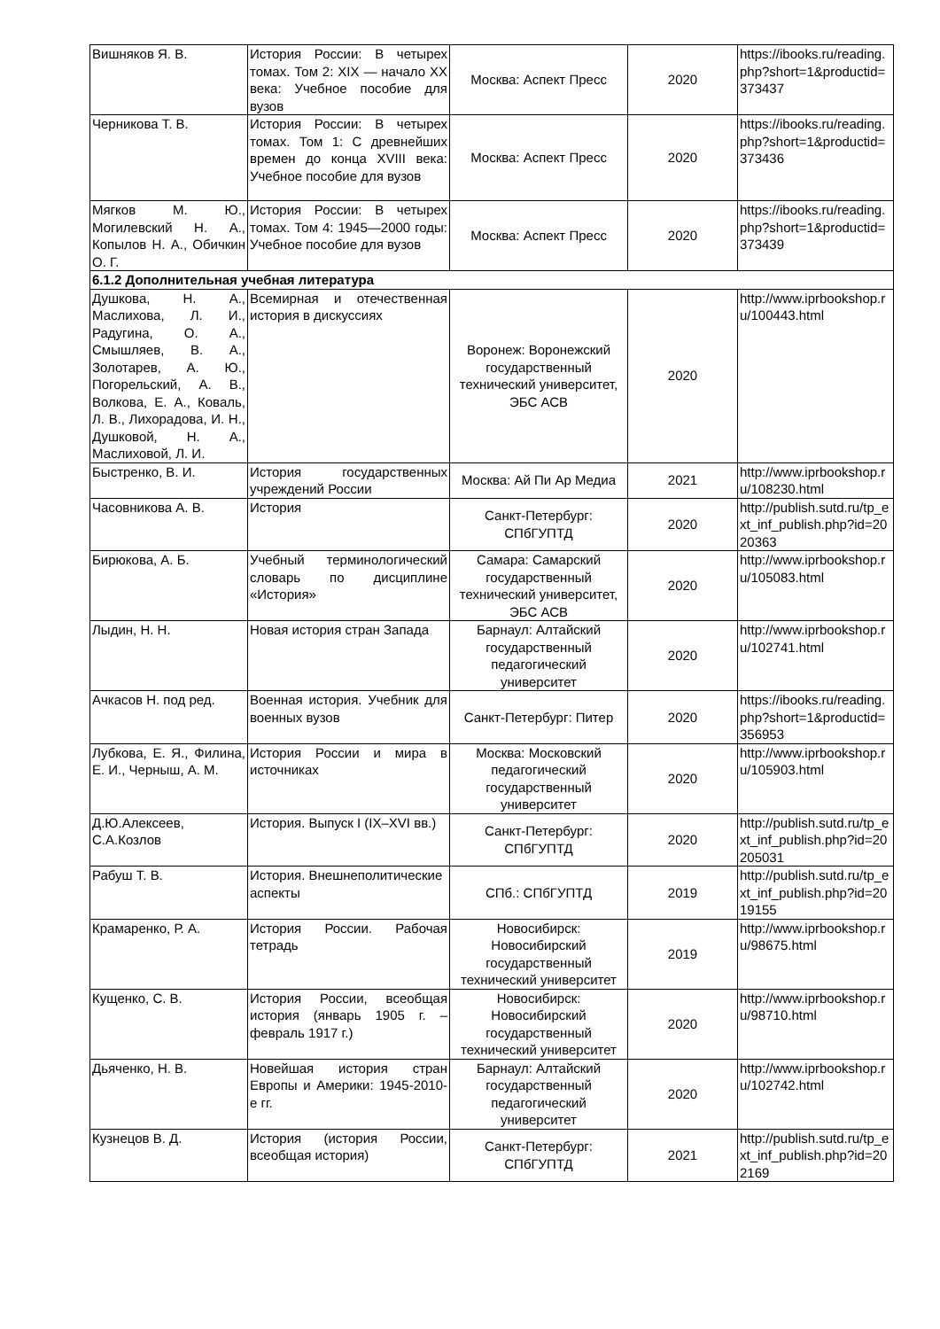| Вишняков Я. В. | История России: В четырех томах. Том 2: XIX — начало XX века: Учебное пособие для вузов | Москва: Аспект Пресс | 2020 | https://ibooks.ru/reading.php?short=1&productid=373437 |
| Черникова Т. В. | История России: В четырех томах. Том 1: С древнейших времен до конца XVIII века: Учебное пособие для вузов | Москва: Аспект Пресс | 2020 | https://ibooks.ru/reading.php?short=1&productid=373436 |
| Мягков М. Ю., Могилевский Н. А., Копылов Н. А., Обичкин О. Г. | История России: В четырех томах. Том 4: 1945—2000 годы: Учебное пособие для вузов | Москва: Аспект Пресс | 2020 | https://ibooks.ru/reading.php?short=1&productid=373439 |
| 6.1.2 Дополнительная учебная литература | | | | |
| Душкова, Н. А., Маслихова, Л. И., Радугина, О. А., Смышляев, В. А., Золотарев, А. Ю., Погорельский, А. В., Волкова, Е. А., Коваль, Л. В., Лихорадова, И. Н., Душковой, Н. А., Маслиховой, Л. И. | Всемирная и отечественная история в дискуссиях | Воронеж: Воронежский государственный технический университет, ЭБС АСВ | 2020 | http://www.iprbookshop.ru/100443.html |
| Быстренко, В. И. | История государственных учреждений России | Москва: Ай Пи Ар Медиа | 2021 | http://www.iprbookshop.ru/108230.html |
| Часовникова А. В. | История | Санкт-Петербург: СПбГУПТД | 2020 | http://publish.sutd.ru/tp_ext_inf_publish.php?id=2020363 |
| Бирюкова, А. Б. | Учебный терминологический словарь по дисциплине «История» | Самара: Самарский государственный технический университет, ЭБС АСВ | 2020 | http://www.iprbookshop.ru/105083.html |
| Лыдин, Н. Н. | Новая история стран Запада | Барнаул: Алтайский государственный педагогический университет | 2020 | http://www.iprbookshop.ru/102741.html |
| Ачкасов Н. под ред. | Военная история. Учебник для военных вузов | Санкт-Петербург: Питер | 2020 | https://ibooks.ru/reading.php?short=1&productid=356953 |
| Лубкова, Е. Я., Филина, Е. И., Черныш, А. М. | История России и мира в источниках | Москва: Московский педагогический государственный университет | 2020 | http://www.iprbookshop.ru/105903.html |
| Д.Ю.Алексеев, С.А.Козлов | История. Выпуск I (IX–XVI вв.) | Санкт-Петербург: СПбГУПТД | 2020 | http://publish.sutd.ru/tp_ext_inf_publish.php?id=20205031 |
| Рабуш Т. В. | История. Внешнеполитические аспекты | СПб.: СПбГУПТД | 2019 | http://publish.sutd.ru/tp_ext_inf_publish.php?id=2019155 |
| Крамаренко, Р. А. | История России. Рабочая тетрадь | Новосибирск: Новосибирский государственный технический университет | 2019 | http://www.iprbookshop.ru/98675.html |
| Кущенко, С. В. | История России, всеобщая история (январь 1905 г. – февраль 1917 г.) | Новосибирск: Новосибирский государственный технический университет | 2020 | http://www.iprbookshop.ru/98710.html |
| Дьяченко, Н. В. | Новейшая история стран Европы и Америки: 1945-2010-е гг. | Барнаул: Алтайский государственный педагогический университет | 2020 | http://www.iprbookshop.ru/102742.html |
| Кузнецов В. Д. | История (история России, всеобщая история) | Санкт-Петербург: СПбГУПТД | 2021 | http://publish.sutd.ru/tp_ext_inf_publish.php?id=202169 |